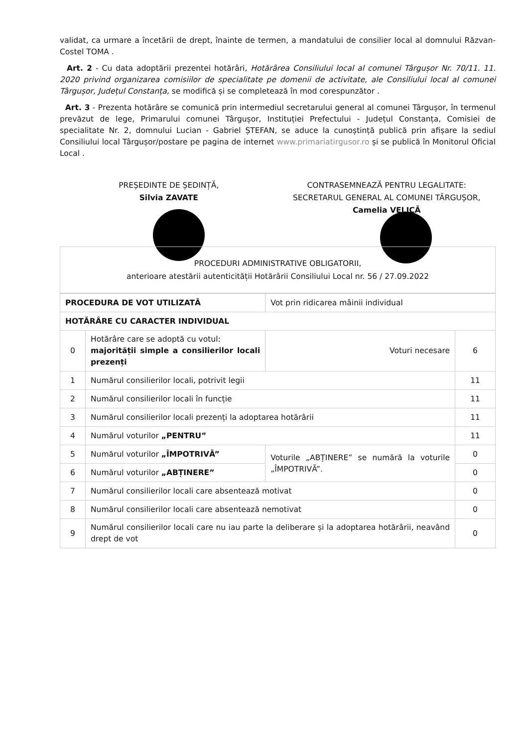validat, ca urmare a încetării de drept, înainte de termen, a mandatului de consilier local al domnului Răzvan-Costel TOMA .
Art. 2 - Cu data adoptării prezentei hotărâri, Hotărârea Consiliului local al comunei Târgușor Nr. 70/11. 11. 2020 privind organizarea comisiilor de specialitate pe domenii de activitate, ale Consiliului local al comunei Târgușor, Județul Constanța, se modifică și se completează în mod corespunzător .
Art. 3 - Prezenta hotărâre se comunică prin intermediul secretarului general al comunei Târgușor, în termenul prevăzut de lege, Primarului comunei Târgușor, Instituției Prefectului - Județul Constanța, Comisiei de specialitate Nr. 2, domnului Lucian - Gabriel ȘTEFAN, se aduce la cunoștință publică prin afișare la sediul Consiliului local Târgușor/postare pe pagina de internet www.primariatirgusor.ro și se publică în Monitorul Oficial Local .
PREȘEDINTE DE ȘEDINȚĂ,
Silvia ZAVATE
CONTRASEMNEAZĂ PENTRU LEGALITATE:
SECRETARUL GENERAL AL COMUNEI TÂRGUȘOR,
Camelia VELICĂ
PROCEDURI ADMINISTRATIVE OBLIGATORII,
anterioare atestării autenticității Hotărârii Consiliului Local nr. 56 / 27.09.2022
| PROCEDURA DE VOT UTILIZATĂ | | | Vot prin ridicarea mâinii individual | |
| HOTĂRÂRE CU CARACTER INDIVIDUAL | | | | |
| 0 | Hotărâre care se adoptă cu votul: majorității simple a consilierilor locali prezenți | | Voturi necesare | 6 |
| 1 | Numărul consilierilor locali, potrivit legii | | | 11 |
| 2 | Numărul consilierilor locali în funcție | | | 11 |
| 3 | Numărul consilierilor locali prezenți la adoptarea hotărârii | | | 11 |
| 4 | Numărul voturilor „PENTRU” | | | 11 |
| 5 | Numărul voturilor „ÎMPOTRIVĂ” | Voturile „ABȚINERE” se numără la voturile „ÎMPOTRIVĂ”. | | 0 |
| 6 | Numărul voturilor „ABȚINERE” | | | 0 |
| 7 | Numărul consilierilor locali care absentează motivat | | | 0 |
| 8 | Numărul consilierilor locali care absentează nemotivat | | | 0 |
| 9 | Numărul consilierilor locali care nu iau parte la deliberare și la adoptarea hotărârii, neavând drept de vot | | | 0 |